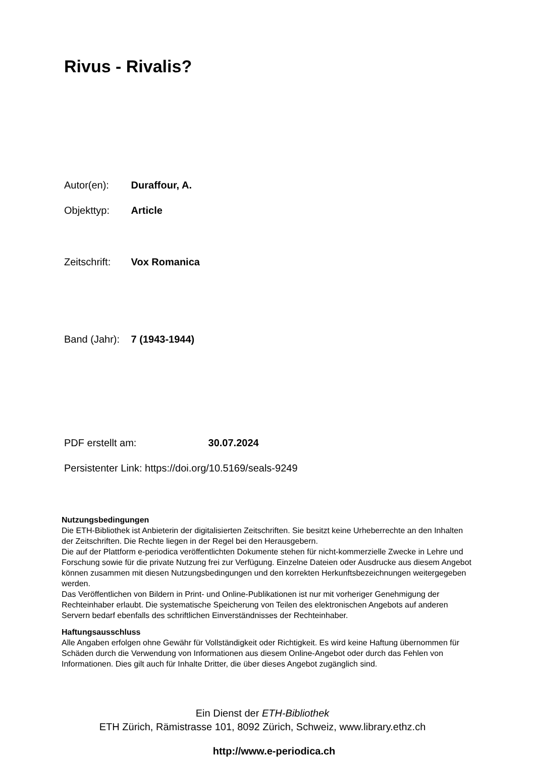Rivus - Rivalis?
Autor(en): Duraffour, A.
Objekttyp: Article
Zeitschrift: Vox Romanica
Band (Jahr): 7 (1943-1944)
PDF erstellt am: 30.07.2024
Persistenter Link: https://doi.org/10.5169/seals-9249
Nutzungsbedingungen
Die ETH-Bibliothek ist Anbieterin der digitalisierten Zeitschriften. Sie besitzt keine Urheberrechte an den Inhalten der Zeitschriften. Die Rechte liegen in der Regel bei den Herausgebern.
Die auf der Plattform e-periodica veröffentlichten Dokumente stehen für nicht-kommerzielle Zwecke in Lehre und Forschung sowie für die private Nutzung frei zur Verfügung. Einzelne Dateien oder Ausdrucke aus diesem Angebot können zusammen mit diesen Nutzungsbedingungen und den korrekten Herkunftsbezeichnungen weitergegeben werden.
Das Veröffentlichen von Bildern in Print- und Online-Publikationen ist nur mit vorheriger Genehmigung der Rechteinhaber erlaubt. Die systematische Speicherung von Teilen des elektronischen Angebots auf anderen Servern bedarf ebenfalls des schriftlichen Einverständnisses der Rechteinhaber.
Haftungsausschluss
Alle Angaben erfolgen ohne Gewähr für Vollständigkeit oder Richtigkeit. Es wird keine Haftung übernommen für Schäden durch die Verwendung von Informationen aus diesem Online-Angebot oder durch das Fehlen von Informationen. Dies gilt auch für Inhalte Dritter, die über dieses Angebot zugänglich sind.
Ein Dienst der ETH-Bibliothek
ETH Zürich, Rämistrasse 101, 8092 Zürich, Schweiz, www.library.ethz.ch
http://www.e-periodica.ch